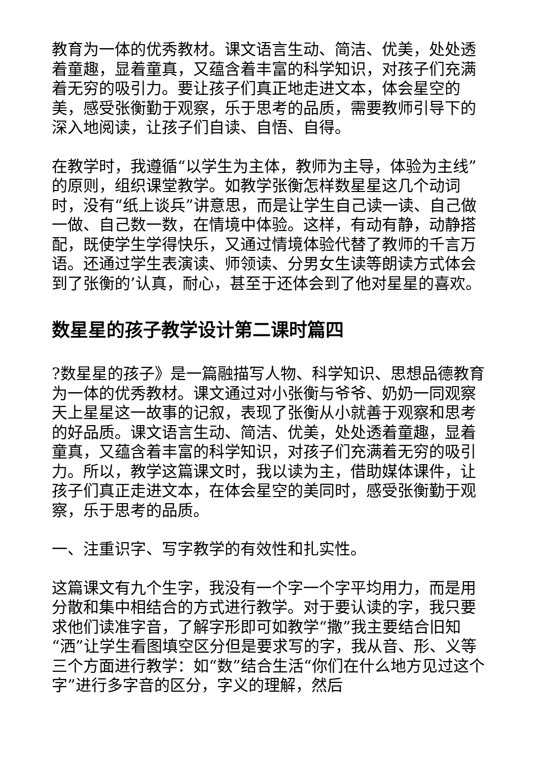教育为一体的优秀教材。课文语言生动、简洁、优美，处处透着童趣，显着童真，又蕴含着丰富的科学知识，对孩子们充满着无穷的吸引力。要让孩子们真正地走进文本，体会星空的美，感受张衡勤于观察，乐于思考的品质，需要教师引导下的深入地阅读，让孩子们自读、自悟、自得。
在教学时，我遵循“以学生为主体，教师为主导，体验为主线”的原则，组织课堂教学。如教学张衡怎样数星星这几个动词时，没有“纸上谈兵”讲意思，而是让学生自己读一读、自己做一做、自己数一数，在情境中体验。这样，有动有静，动静搭配，既使学生学得快乐，又通过情境体验代替了教师的千言万语。还通过学生表演读、师领读、分男女生读等朗读方式体会到了张衡的’认真，耐心，甚至于还体会到了他对星星的喜欢。
数星星的孩子教学设计第二课时篇四
?数星星的孩子》是一篇融描写人物、科学知识、思想品德教育为一体的优秀教材。课文通过对小张衡与爷爷、奶奶一同观察天上星星这一故事的记叙，表现了张衡从小就善于观察和思考的好品质。课文语言生动、简洁、优美，处处透着童趣，显着童真，又蕴含着丰富的科学知识，对孩子们充满着无穷的吸引力。所以，教学这篇课文时，我以读为主，借助媒体课件，让孩子们真正走进文本，在体会星空的美同时，感受张衡勤于观察，乐于思考的品质。
一、注重识字、写字教学的有效性和扎实性。
这篇课文有九个生字，我没有一个字一个字平均用力，而是用分散和集中相结合的方式进行教学。对于要认读的字，我只要求他们读准字音，了解字形即可如教学“撒”我主要结合旧知“洒”让学生看图填空区分但是要求写的字，我从音、形、义等三个方面进行教学：如“数”结合生活“你们在什么地方见过这个字”进行多字音的区分，字义的理解，然后